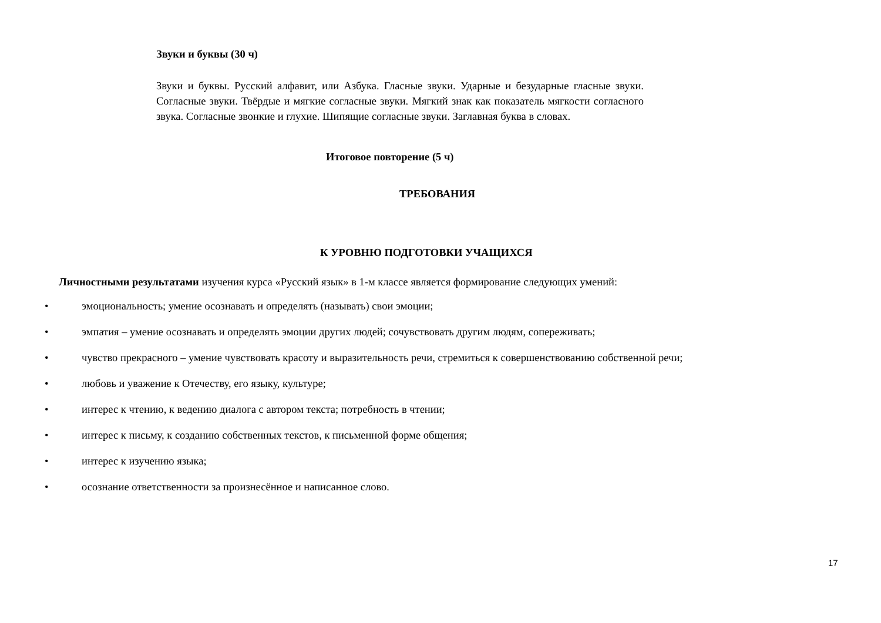Звуки и буквы (30 ч)
Звуки и буквы. Русский алфавит, или Азбука. Гласные звуки. Ударные и безударные гласные звуки. Согласные звуки. Твёрдые и мягкие согласные звуки. Мягкий знак как показатель мягкости согласного звука. Согласные звонкие и глухие. Шипящие согласные звуки. Заглавная буква в словах.
Итоговое повторение (5 ч)
ТРЕБОВАНИЯ
К УРОВНЮ ПОДГОТОВКИ УЧАЩИХСЯ
Личностными результатами изучения курса «Русский язык» в 1-м классе является формирование следующих умений:
• эмоциональность; умение осознавать и определять (называть) свои эмоции;
• эмпатия – умение осознавать и определять эмоции других людей; сочувствовать другим людям, сопереживать;
• чувство прекрасного – умение чувствовать красоту и выразительность речи, стремиться к совершенствованию собственной речи;
• любовь и уважение к Отечеству, его языку, культуре;
• интерес к чтению, к ведению диалога с автором текста; потребность в чтении;
• интерес к письму, к созданию собственных текстов, к письменной форме общения;
• интерес к изучению языка;
• осознание ответственности за произнесённое и написанное слово.
17